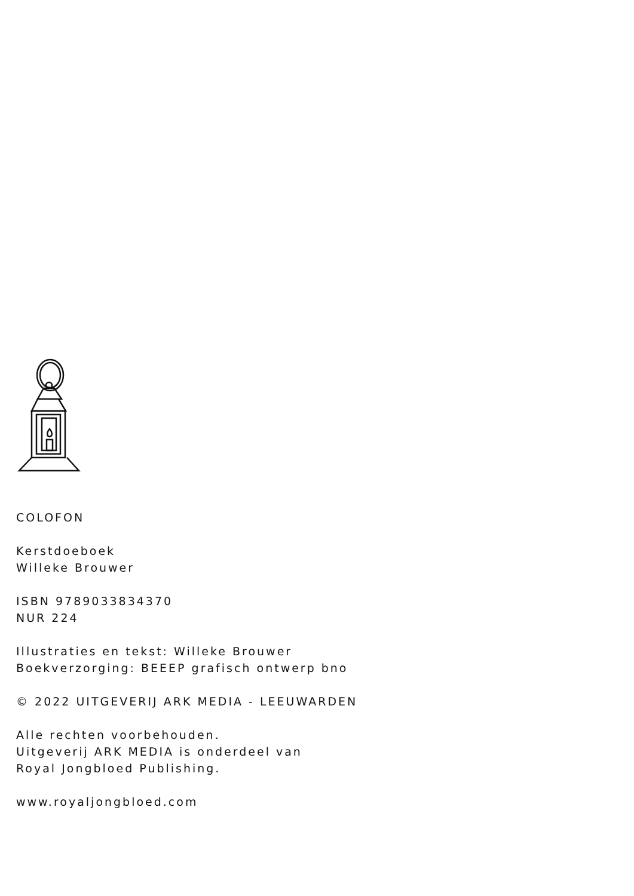COLOFON
Kerstdoeboek
Willeke Brouwer
ISBN 9789033834370
NUR 224
Illustraties en tekst: Willeke Brouwer
Boekverzorging: BEEEP grafisch ontwerp bno
© 2022 UITGEVERIJ ARK MEDIA - LEEUWARDEN
Alle rechten voorbehouden.
Uitgeverij ARK MEDIA is onderdeel van
Royal Jongbloed Publishing.
www.royaljongbloed.com